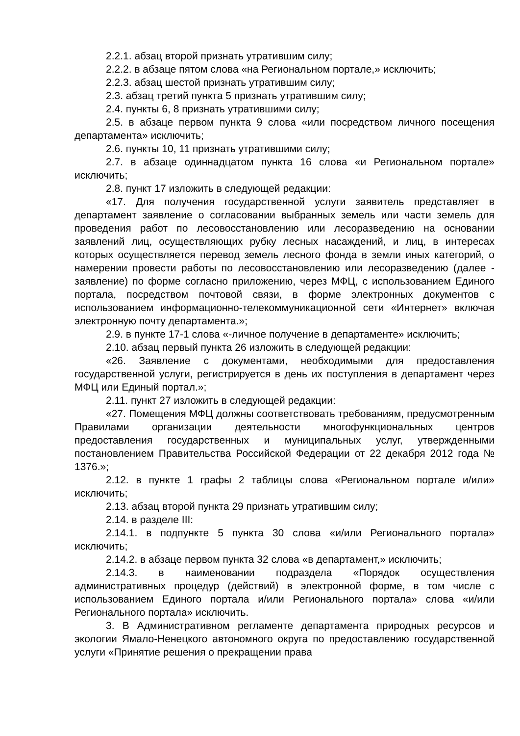2.2.1. абзац второй признать утратившим силу;
2.2.2. в абзаце пятом слова «на Региональном портале,» исключить;
2.2.3. абзац шестой признать утратившим силу;
2.3. абзац третий пункта 5 признать утратившим силу;
2.4. пункты 6, 8 признать утратившими силу;
2.5. в абзаце первом пункта 9 слова «или посредством личного посещения департамента» исключить;
2.6. пункты 10, 11 признать утратившими силу;
2.7. в абзаце одиннадцатом пункта 16 слова «и Региональном портале» исключить;
2.8. пункт 17 изложить в следующей редакции:
«17. Для получения государственной услуги заявитель представляет в департамент заявление о согласовании выбранных земель или части земель для проведения работ по лесовосстановлению или лесоразведению на основании заявлений лиц, осуществляющих рубку лесных насаждений, и лиц, в интересах которых осуществляется перевод земель лесного фонда в земли иных категорий, о намерении провести работы по лесовосстановлению или лесоразведению (далее - заявление) по форме согласно приложению, через МФЦ, с использованием Единого портала, посредством почтовой связи, в форме электронных документов с использованием информационно-телекоммуникационной сети «Интернет» включая электронную почту департамента.»;
2.9. в пункте 17-1 слова «-личное получение в департаменте» исключить;
2.10. абзац первый пункта 26 изложить в следующей редакции:
«26. Заявление с документами, необходимыми для предоставления государственной услуги, регистрируется в день их поступления в департамент через МФЦ или Единый портал.»;
2.11. пункт 27 изложить в следующей редакции:
«27. Помещения МФЦ должны соответствовать требованиям, предусмотренным Правилами организации деятельности многофункциональных центров предоставления государственных и муниципальных услуг, утвержденными постановлением Правительства Российской Федерации от 22 декабря 2012 года № 1376.»;
2.12. в пункте 1 графы 2 таблицы слова «Региональном портале и/или» исключить;
2.13. абзац второй пункта 29 признать утратившим силу;
2.14. в разделе III:
2.14.1. в подпункте 5 пункта 30 слова «и/или Регионального портала» исключить;
2.14.2. в абзаце первом пункта 32 слова «в департамент,» исключить;
2.14.3. в наименовании подраздела «Порядок осуществления административных процедур (действий) в электронной форме, в том числе с использованием Единого портала и/или Регионального портала» слова «и/или Регионального портала» исключить.
3. В Административном регламенте департамента природных ресурсов и экологии Ямало-Ненецкого автономного округа по предоставлению государственной услуги «Принятие решения о прекращении права